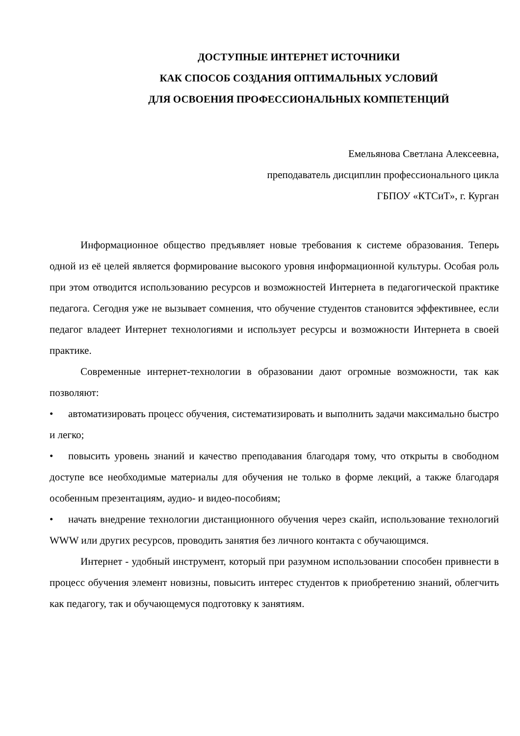ДОСТУПНЫЕ ИНТЕРНЕТ ИСТОЧНИКИ
КАК СПОСОБ СОЗДАНИЯ ОПТИМАЛЬНЫХ УСЛОВИЙ
ДЛЯ ОСВОЕНИЯ ПРОФЕССИОНАЛЬНЫХ КОМПЕТЕНЦИЙ
Емельянова Светлана Алексеевна,
преподаватель дисциплин профессионального цикла
ГБПОУ «КТСиТ», г. Курган
Информационное общество предъявляет новые требования к системе образования. Теперь одной из её целей является формирование высокого уровня информационной культуры. Особая роль при этом отводится использованию ресурсов и возможностей Интернета в педагогической практике педагога. Сегодня уже не вызывает сомнения, что обучение студентов становится эффективнее, если педагог владеет Интернет технологиями и использует ресурсы и возможности Интернета в своей практике.
Современные интернет-технологии в образовании дают огромные возможности, так как позволяют:
• автоматизировать процесс обучения, систематизировать и выполнить задачи максимально быстро и легко;
• повысить уровень знаний и качество преподавания благодаря тому, что открыты в свободном доступе все необходимые материалы для обучения не только в форме лекций, а также благодаря особенным презентациям, аудио- и видео-пособиям;
• начать внедрение технологии дистанционного обучения через скайп, использование технологий WWW или других ресурсов, проводить занятия без личного контакта с обучающимся.
Интернет - удобный инструмент, который при разумном использовании способен привнести в процесс обучения элемент новизны, повысить интерес студентов к приобретению знаний, облегчить как педагогу, так и обучающемуся подготовку к занятиям.